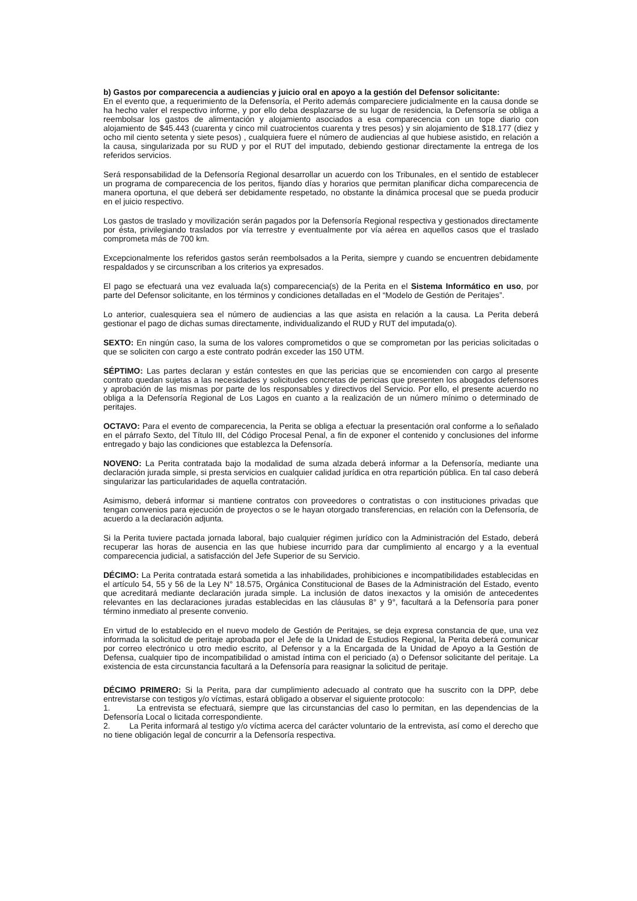b) Gastos por comparecencia a audiencias y juicio oral en apoyo a la gestión del Defensor solicitante:
En el evento que, a requerimiento de la Defensoría, el Perito además compareciere judicialmente en la causa donde se ha hecho valer el respectivo informe, y por ello deba desplazarse de su lugar de residencia, la Defensoría se obliga a reembolsar los gastos de alimentación y alojamiento asociados a esa comparecencia con un tope diario con alojamiento de $45.443 (cuarenta y cinco mil cuatrocientos cuarenta y tres pesos) y sin alojamiento de $18.177 (diez y ocho mil ciento setenta y siete pesos) , cualquiera fuere el número de audiencias al que hubiese asistido, en relación a la causa, singularizada por su RUD y por el RUT del imputado, debiendo gestionar directamente la entrega de los referidos servicios.
Será responsabilidad de la Defensoría Regional desarrollar un acuerdo con los Tribunales, en el sentido de establecer un programa de comparecencia de los peritos, fijando días y horarios que permitan planificar dicha comparecencia de manera oportuna, el que deberá ser debidamente respetado, no obstante la dinámica procesal que se pueda producir en el juicio respectivo.
Los gastos de traslado y movilización serán pagados por la Defensoría Regional respectiva y gestionados directamente por ésta, privilegiando traslados por vía terrestre y eventualmente por vía aérea en aquellos casos que el traslado comprometa más de 700 km.
Excepcionalmente los referidos gastos serán reembolsados a la Perita, siempre y cuando se encuentren debidamente respaldados y se circunscriban a los criterios ya expresados.
El pago se efectuará una vez evaluada la(s) comparecencia(s) de la Perita en el Sistema Informático en uso, por parte del Defensor solicitante, en los términos y condiciones detalladas en el “Modelo de Gestión de Peritajes”.
Lo anterior, cualesquiera sea el número de audiencias a las que asista en relación a la causa. La Perita deberá gestionar el pago de dichas sumas directamente, individualizando el RUD y RUT del imputada(o).
SEXTO: En ningún caso, la suma de los valores comprometidos o que se comprometan por las pericias solicitadas o que se soliciten con cargo a este contrato podrán exceder las 150 UTM.
SÉPTIMO: Las partes declaran y están contestes en que las pericias que se encomienden con cargo al presente contrato quedan sujetas a las necesidades y solicitudes concretas de pericias que presenten los abogados defensores y aprobación de las mismas por parte de los responsables y directivos del Servicio. Por ello, el presente acuerdo no obliga a la Defensoría Regional de Los Lagos en cuanto a la realización de un número mínimo o determinado de peritajes.
OCTAVO: Para el evento de comparecencia, la Perita se obliga a efectuar la presentación oral conforme a lo señalado en el párrafo Sexto, del Título III, del Código Procesal Penal, a fin de exponer el contenido y conclusiones del informe entregado y bajo las condiciones que establezca la Defensoría.
NOVENO: La Perita contratada bajo la modalidad de suma alzada deberá informar a la Defensoría, mediante una declaración jurada simple, si presta servicios en cualquier calidad jurídica en otra repartición pública. En tal caso deberá singularizar las particularidades de aquella contratación.
Asimismo, deberá informar si mantiene contratos con proveedores o contratistas o con instituciones privadas que tengan convenios para ejecución de proyectos o se le hayan otorgado transferencias, en relación con la Defensoría, de acuerdo a la declaración adjunta.
Si la Perita tuviere pactada jornada laboral, bajo cualquier régimen jurídico con la Administración del Estado, deberá recuperar las horas de ausencia en las que hubiese incurrido para dar cumplimiento al encargo y a la eventual comparecencia judicial, a satisfacción del Jefe Superior de su Servicio.
DÉCIMO: La Perita contratada estará sometida a las inhabilidades, prohibiciones e incompatibilidades establecidas en el artículo 54, 55 y 56 de la Ley N° 18.575, Orgánica Constitucional de Bases de la Administración del Estado, evento que acreditará mediante declaración jurada simple. La inclusión de datos inexactos y la omisión de antecedentes relevantes en las declaraciones juradas establecidas en las cláusulas 8° y 9°, facultará a la Defensoría para poner término inmediato al presente convenio.
En virtud de lo establecido en el nuevo modelo de Gestión de Peritajes, se deja expresa constancia de que, una vez informada la solicitud de peritaje aprobada por el Jefe de la Unidad de Estudios Regional, la Perita deberá comunicar por correo electrónico u otro medio escrito, al Defensor y a la Encargada de la Unidad de Apoyo a la Gestión de Defensa, cualquier tipo de incompatibilidad o amistad íntima con el periciado (a) o Defensor solicitante del peritaje. La existencia de esta circunstancia facultará a la Defensoría para reasignar la solicitud de peritaje.
DÉCIMO PRIMERO: Si la Perita, para dar cumplimiento adecuado al contrato que ha suscrito con la DPP, debe entrevistarse con testigos y/o víctimas, estará obligado a observar el siguiente protocolo:
1. La entrevista se efectuará, siempre que las circunstancias del caso lo permitan, en las dependencias de la Defensoría Local o licitada correspondiente.
2. La Perita informará al testigo y/o víctima acerca del carácter voluntario de la entrevista, así como el derecho que no tiene obligación legal de concurrir a la Defensoría respectiva.